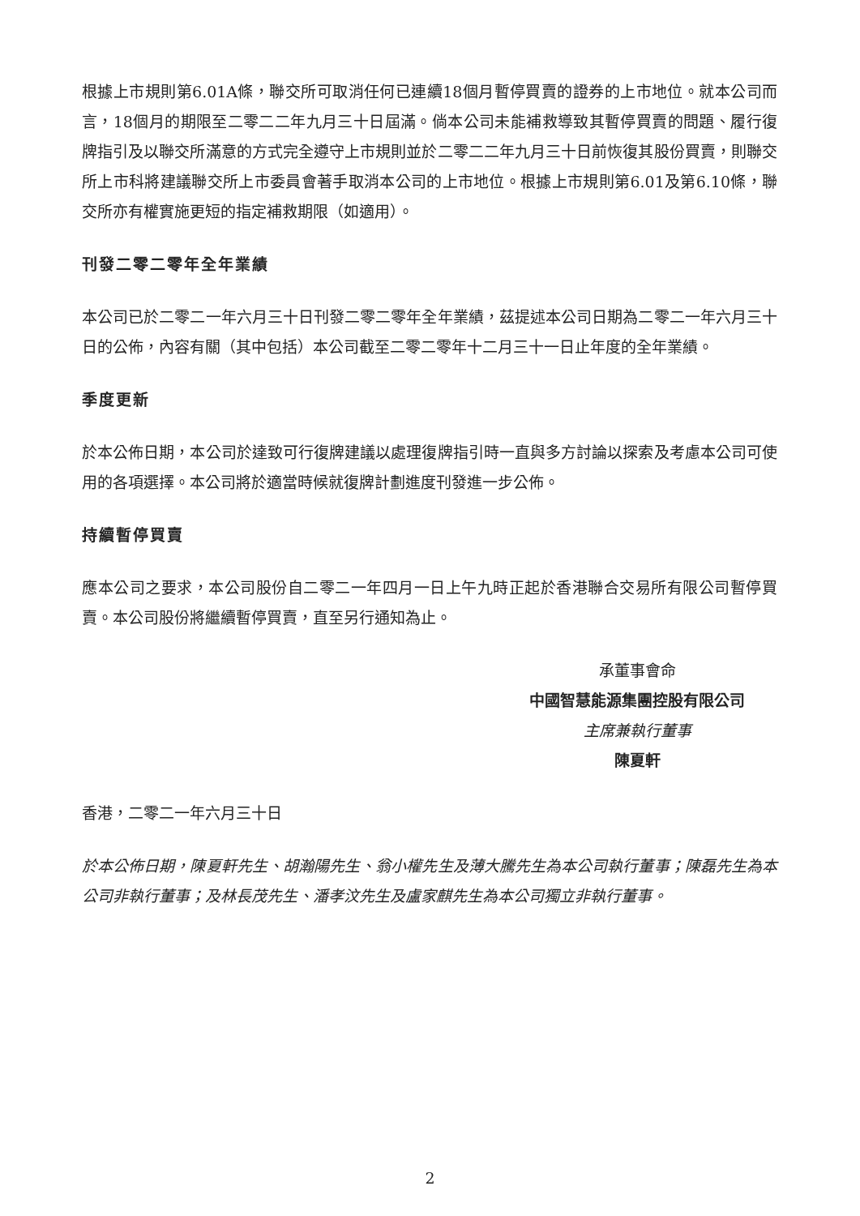根據上市規則第6.01A條，聯交所可取消任何已連續18個月暫停買賣的證券的上市地位。就本公司而言，18個月的期限至二零二二年九月三十日屆滿。倘本公司未能補救導致其暫停買賣的問題、履行復牌指引及以聯交所滿意的方式完全遵守上市規則並於二零二二年九月三十日前恢復其股份買賣，則聯交所上市科將建議聯交所上市委員會著手取消本公司的上市地位。根據上市規則第6.01及第6.10條，聯交所亦有權實施更短的指定補救期限（如適用）。
刊發二零二零年全年業績
本公司已於二零二一年六月三十日刊發二零二零年全年業績，茲提述本公司日期為二零二一年六月三十日的公佈，內容有關（其中包括）本公司截至二零二零年十二月三十一日止年度的全年業績。
季度更新
於本公佈日期，本公司於達致可行復牌建議以處理復牌指引時一直與多方討論以探索及考慮本公司可使用的各項選擇。本公司將於適當時候就復牌計劃進度刊發進一步公佈。
持續暫停買賣
應本公司之要求，本公司股份自二零二一年四月一日上午九時正起於香港聯合交易所有限公司暫停買賣。本公司股份將繼續暫停買賣，直至另行通知為止。
承董事會命
中國智慧能源集團控股有限公司
主席兼執行董事
陳夏軒
香港，二零二一年六月三十日
於本公佈日期，陳夏軒先生、胡瀚陽先生、翁小權先生及薄大騰先生為本公司執行董事；陳磊先生為本公司非執行董事；及林長茂先生、潘孝汶先生及盧家麒先生為本公司獨立非執行董事。
2